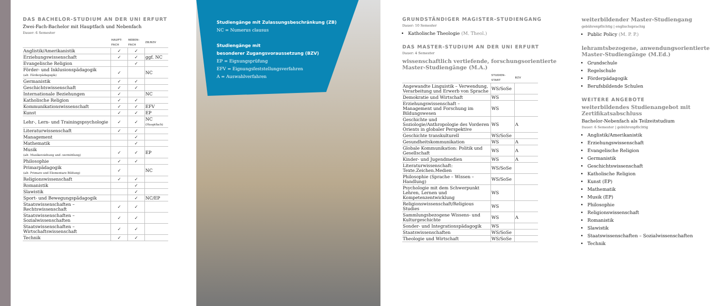DAS BACHELOR-STUDIUM AN DER UNI ERFURT
Zwei-Fach-Bachelor mit Hauptfach und Nebenfach
Dauer: 6 Semester
| | HAUPT-FACH | NEBEN-FACH | ZB/BZV |
| --- | --- | --- | --- |
| Anglistik/Amerikanistik | ✓ | ✓ | |
| Erziehungswissenschaft | ✓ | ✓ | ggf. NC |
| Evangelische Religion | | ✓ | |
| Förder- und Inklusionspädagogik (alt: Förderpädagogik) | ✓ | | NC |
| Germanistik | ✓ | ✓ | |
| Geschichtswissenschaft | ✓ | ✓ | |
| Internationale Beziehungen | ✓ | | NC |
| Katholische Religion | ✓ | ✓ | |
| Kommunikationswissenschaft | ✓ | ✓ | EFV |
| Kunst | ✓ | ✓ | EP |
| Lehr-, Lern- und Trainingspsychologie | ✓ | ✓ | NC (Hauptfach) |
| Literaturwissenschaft | ✓ | ✓ | |
| Management | | ✓ | |
| Mathematik | | ✓ | |
| Musik (alt: Musikerziehung und -vermittlung) | ✓ | ✓ | EP |
| Philosophie | ✓ | ✓ | |
| Primarpädagogik (alt: Primare und Elementare Bildung) | ✓ | | NC |
| Religionswissenschaft | ✓ | ✓ | |
| Romanistik | | ✓ | |
| Slawistik | | ✓ | |
| Sport- und Bewegungspädagogik | | ✓ | NC/EP |
| Staatswissenschaften – Rechtswissenschaft | ✓ | ✓ | |
| Staatswissenschaften – Sozialwissenschaften | ✓ | ✓ | |
| Staatswissenschaften – Wirtschaftswissenschaft | ✓ | ✓ | |
| Technik | ✓ | ✓ | |
Studiengänge mit Zulassungsbeschränkung (ZB)
NC = Numerus clausus
Studiengänge mit
besonderer Zugangsvoraussetzung (BZV)
EP = Eignungsprüfung
EFV = Eignungsfeststellungsverfahren
A = Auswahlverfahren
GRUNDSTÄNDIGER MAGISTER-STUDIENGANG
Dauer: 10 Semester
Katholische Theologie (M. Theol.)
DAS MASTER-STUDIUM AN DER UNI ERFURT
Dauer: 4 Semester
wissenschaftlich vertiefende, forschungsorientierte Master-Studiengänge (M.A.)
| | STUDIEN-START | BZV |
| --- | --- | --- |
| Angewandte Linguistik – Verwendung, Verarbeitung und Erwerb von Sprache | WS/SoSe | |
| Demokratie und Wirtschaft | WS | |
| Erziehungswissenschaft – Management und Forschung im Bildungswesen | WS | |
| Geschichte und Soziologie/Anthropologie des Vorderen Orients in globaler Perspektive | WS | A |
| Geschichte transkulturell | WS/SoSe | |
| Gesundheitskommunikation | WS | A |
| Globale Kommunikation: Politik und Gesellschaft | WS | A |
| Kinder- und Jugendmedien | WS | A |
| Literaturwissenschaft: Texte.Zeichen.Medien | WS/SoSe | |
| Philosophie (Sprache – Wissen – Handlung) | WS/SoSe | |
| Psychologie mit dem Schwerpunkt Lehren, Lernen und Kompetenzentwicklung | WS | |
| Religionswissenschaft/Religious Studies | WS | |
| Sammlungsbezogene Wissens- und Kulturgeschichte | WS | A |
| Sonder- und Integrationspädagogik | WS | |
| Staatswissenschaften | WS/SoSe | |
| Theologie und Wirtschaft | WS/SoSe | |
weiterbildender Master-Studiengang
gebührenpflichtig | englischsprachig
Public Policy (M. P. P.)
lehramtsbezogene, anwendungsorientierte Master-Studiengänge (M.Ed.)
Grundschule
Regelschule
Förderpädagogik
Berufsbildende Schulen
WEITERE ANGEBOTE
weiterbildendes Studienangebot mit Zertifikatsabschluss
Bachelor-Nebenfach als Teilzeitstudium
Dauer: 6 Semester | gebührenpflichtig
Anglistik/Amerikanistik
Erziehungswissenschaft
Evangelische Religion
Germanistik
Geschichtswissenschaft
Katholische Religion
Kunst (EP)
Mathematik
Musik (EP)
Philosophie
Religionswissenschaft
Romanistik
Slawistik
Staatswissenschaften – Sozialwissenschaften
Technik